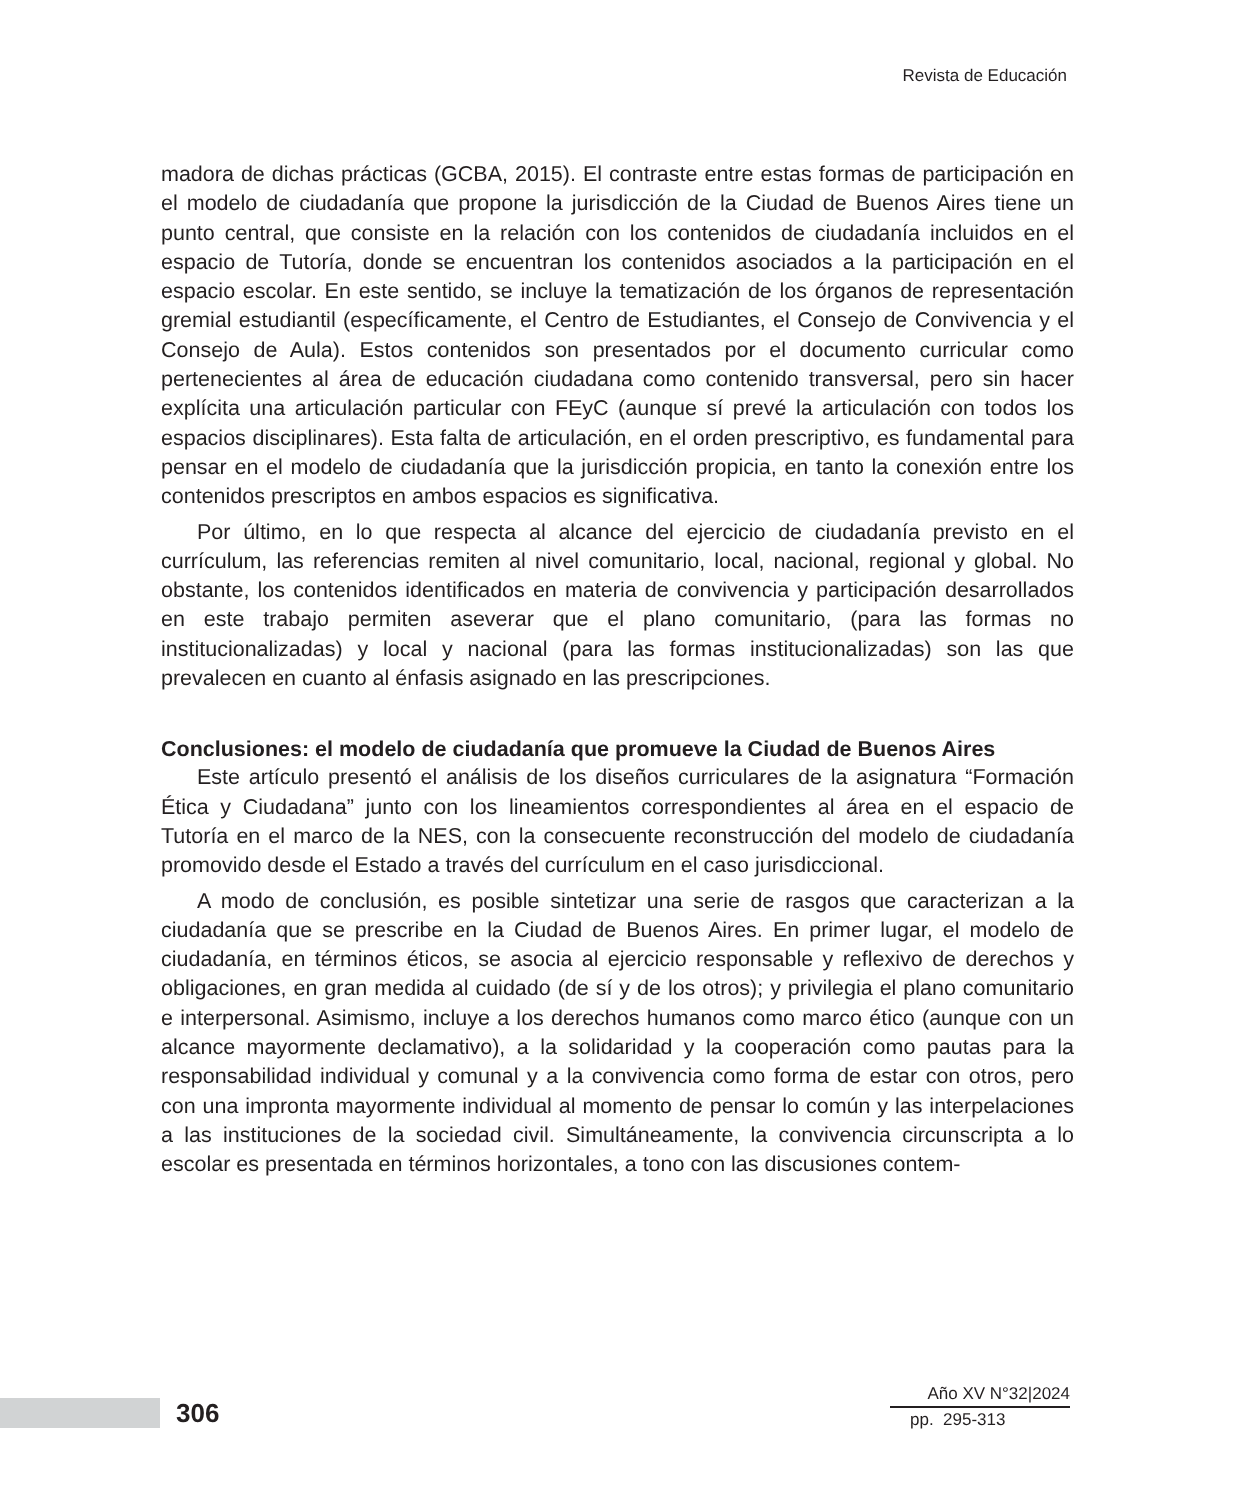Revista de Educación
madora de dichas prácticas (GCBA, 2015). El contraste entre estas formas de participación en el modelo de ciudadanía que propone la jurisdicción de la Ciudad de Buenos Aires tiene un punto central, que consiste en la relación con los contenidos de ciudadanía incluidos en el espacio de Tutoría, donde se encuentran los contenidos asociados a la participación en el espacio escolar. En este sentido, se incluye la tematización de los órganos de representación gremial estudiantil (específicamente, el Centro de Estudiantes, el Consejo de Convivencia y el Consejo de Aula). Estos contenidos son presentados por el documento curricular como pertenecientes al área de educación ciudadana como contenido transversal, pero sin hacer explícita una articulación particular con FEyC (aunque sí prevé la articulación con todos los espacios disciplinares). Esta falta de articulación, en el orden prescriptivo, es fundamental para pensar en el modelo de ciudadanía que la jurisdicción propicia, en tanto la conexión entre los contenidos prescriptos en ambos espacios es significativa.
Por último, en lo que respecta al alcance del ejercicio de ciudadanía previsto en el currículum, las referencias remiten al nivel comunitario, local, nacional, regional y global. No obstante, los contenidos identificados en materia de convivencia y participación desarrollados en este trabajo permiten aseverar que el plano comunitario, (para las formas no institucionalizadas) y local y nacional (para las formas institucionalizadas) son las que prevalecen en cuanto al énfasis asignado en las prescripciones.
Conclusiones: el modelo de ciudadanía que promueve la Ciudad de Buenos Aires
Este artículo presentó el análisis de los diseños curriculares de la asignatura “Formación Ética y Ciudadana” junto con los lineamientos correspondientes al área en el espacio de Tutoría en el marco de la NES, con la consecuente reconstrucción del modelo de ciudadanía promovido desde el Estado a través del currículum en el caso jurisdiccional.
A modo de conclusión, es posible sintetizar una serie de rasgos que caracterizan a la ciudadanía que se prescribe en la Ciudad de Buenos Aires. En primer lugar, el modelo de ciudadanía, en términos éticos, se asocia al ejercicio responsable y reflexivo de derechos y obligaciones, en gran medida al cuidado (de sí y de los otros); y privilegia el plano comunitario e interpersonal. Asimismo, incluye a los derechos humanos como marco ético (aunque con un alcance mayormente declamativo), a la solidaridad y la cooperación como pautas para la responsabilidad individual y comunal y a la convivencia como forma de estar con otros, pero con una impronta mayormente individual al momento de pensar lo común y las interpelaciones a las instituciones de la sociedad civil. Simultáneamente, la convivencia circunscripta a lo escolar es presentada en términos horizontales, a tono con las discusiones contem-
306
Año XV N°32|2024
pp. 295-313